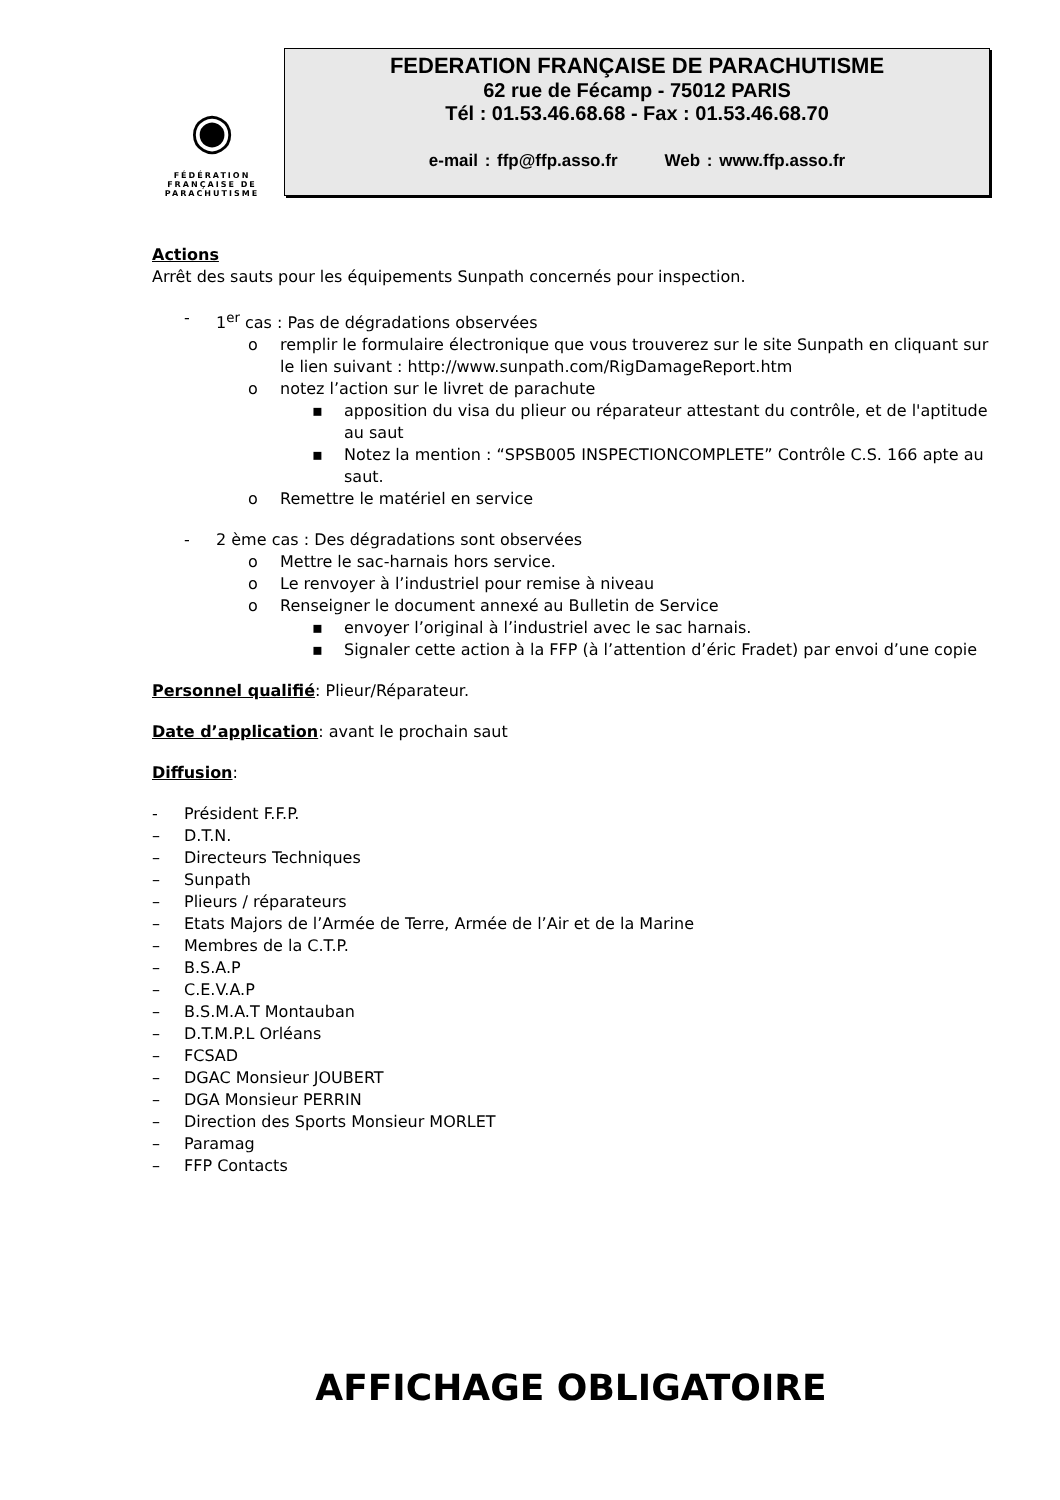◉
FÉDÉRATION
FRANÇAISE DE
PARACHUTISME
FEDERATION FRANÇAISE DE PARACHUTISME
62 rue de Fécamp - 75012 PARIS
Tél : 01.53.46.68.68 - Fax : 01.53.46.68.70
e-mail : ffp@ffp.asso.fr Web : www.ffp.asso.fr
Actions
Arrêt des sauts pour les équipements Sunpath concernés pour inspection.
- 1<sup>er</sup> cas : Pas de dégradations observées
o remplir le formulaire électronique que vous trouverez sur le site Sunpath en cliquant sur le lien suivant : http://www.sunpath.com/RigDamageReport.htm
o notez l’action sur le livret de parachute
▪ apposition du visa du plieur ou réparateur attestant du contrôle, et de l'aptitude au saut
▪ Notez la mention : “SPSB005 INSPECTIONCOMPLETE” Contrôle C.S. 166 apte au saut.
o Remettre le matériel en service
- 2 ème cas : Des dégradations sont observées
o Mettre le sac-harnais hors service.
o Le renvoyer à l’industriel pour remise à niveau
o Renseigner le document annexé au Bulletin de Service
▪ envoyer l’original à l’industriel avec le sac harnais.
▪ Signaler cette action à la FFP (à l’attention d’éric Fradet) par envoi d’une copie
Personnel qualifié: Plieur/Réparateur.
Date d’application: avant le prochain saut
Diffusion:
- Président F.F.P.
– D.T.N.
– Directeurs Techniques
– Sunpath
– Plieurs / réparateurs
– Etats Majors de l’Armée de Terre, Armée de l’Air et de la Marine
– Membres de la C.T.P.
– B.S.A.P
– C.E.V.A.P
– B.S.M.A.T Montauban
– D.T.M.P.L Orléans
– FCSAD
– DGAC Monsieur JOUBERT
– DGA Monsieur PERRIN
– Direction des Sports Monsieur MORLET
– Paramag
– FFP Contacts
AFFICHAGE OBLIGATOIRE